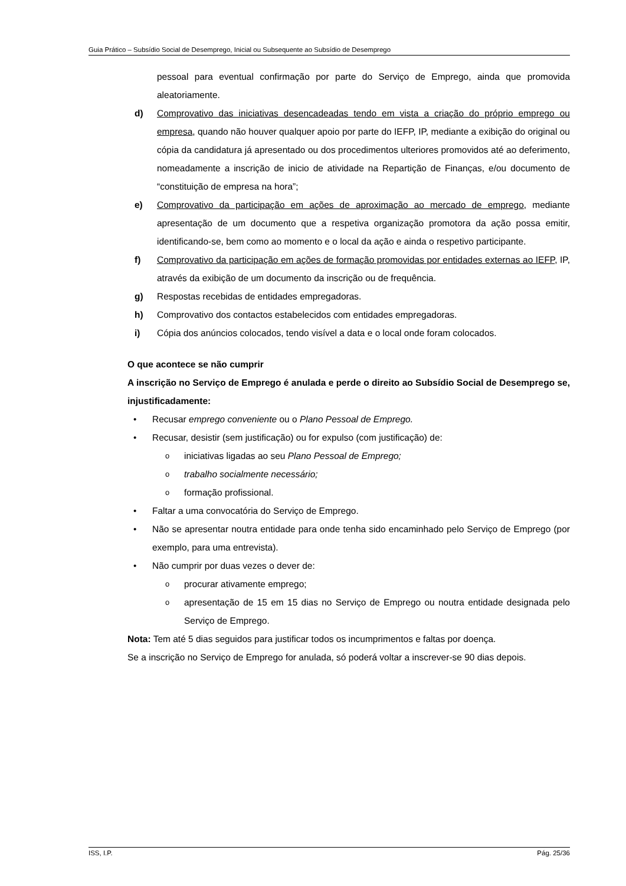Guia Prático – Subsídio Social de Desemprego, Inicial ou Subsequente ao Subsídio de Desemprego
pessoal para eventual confirmação por parte do Serviço de Emprego, ainda que promovida aleatoriamente.
d) Comprovativo das iniciativas desencadeadas tendo em vista a criação do próprio emprego ou empresa, quando não houver qualquer apoio por parte do IEFP, IP, mediante a exibição do original ou cópia da candidatura já apresentado ou dos procedimentos ulteriores promovidos até ao deferimento, nomeadamente a inscrição de inicio de atividade na Repartição de Finanças, e/ou documento de “constituição de empresa na hora”;
e) Comprovativo da participação em ações de aproximação ao mercado de emprego, mediante apresentação de um documento que a respetiva organização promotora da ação possa emitir, identificando-se, bem como ao momento e o local da ação e ainda o respetivo participante.
f) Comprovativo da participação em ações de formação promovidas por entidades externas ao IEFP, IP, através da exibição de um documento da inscrição ou de frequência.
g) Respostas recebidas de entidades empregadoras.
h) Comprovativo dos contactos estabelecidos com entidades empregadoras.
i) Cópia dos anúncios colocados, tendo visível a data e o local onde foram colocados.
O que acontece se não cumprir
A inscrição no Serviço de Emprego é anulada e perde o direito ao Subsídio Social de Desemprego se, injustificadamente:
• Recusar emprego conveniente ou o Plano Pessoal de Emprego.
• Recusar, desistir (sem justificação) ou for expulso (com justificação) de:
oiniciativas ligadas ao seu Plano Pessoal de Emprego;
otrabalho socialmente necessário;
oformação profissional.
• Faltar a uma convocatória do Serviço de Emprego.
• Não se apresentar noutra entidade para onde tenha sido encaminhado pelo Serviço de Emprego (por exemplo, para uma entrevista).
• Não cumprir por duas vezes o dever de:
oprocurar ativamente emprego;
oapresentação de 15 em 15 dias no Serviço de Emprego ou noutra entidade designada pelo Serviço de Emprego.
Nota: Tem até 5 dias seguidos para justificar todos os incumprimentos e faltas por doença.
Se a inscrição no Serviço de Emprego for anulada, só poderá voltar a inscrever-se 90 dias depois.
ISS, I.P. Pág. 25/36